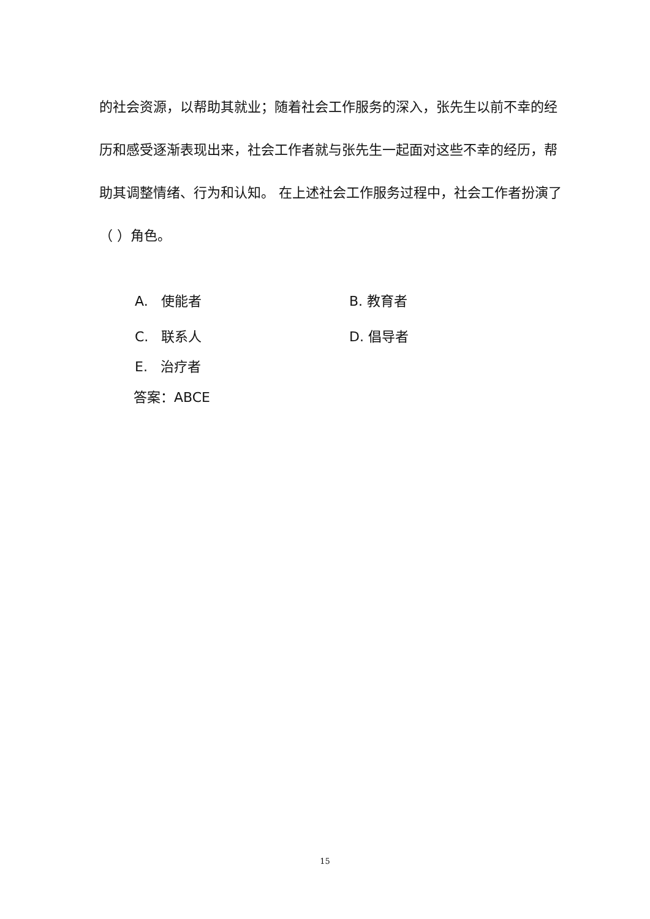的社会资源，以帮助其就业；随着社会工作服务的深入，张先生以前不幸的经历和感受逐渐表现出来，社会工作者就与张先生一起面对这些不幸的经历，帮助其调整情绪、行为和认知。 在上述社会工作服务过程中，社会工作者扮演了（ ）角色。
A. 使能者 B. 教育者
C. 联系人 D. 倡导者
E. 治疗者
答案：ABCE
15